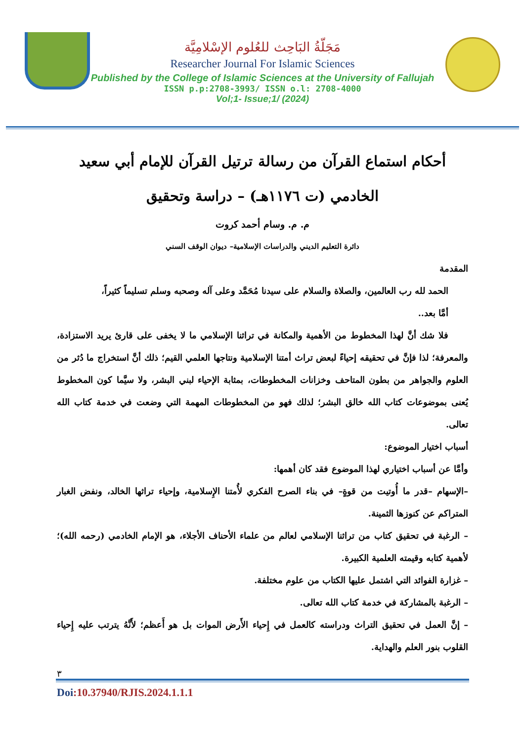مَجَلّةُ البَاحِث للعُلوم الإسْلامِيَّة
Researcher Journal For Islamic Sciences
Published by the College of Islamic Sciences at the University of Fallujah
ISSN p.p:2708-3993/ ISSN o.l: 2708-4000
Vol;1- Issue;1/ (2024)
أحكام استماع القرآن من رسالة ترتيل القرآن للإمام أبي سعيد الخادمي (ت ١١٧٦هـ) – دراسة وتحقيق
م. م. وسام أحمد كروت
دائرة التعليم الديني والدراسات الإسلامية– ديوان الوقف السني
المقدمة
الحمد لله رب العالمين، والصلاة والسلام على سيدنا مُحَمَّد وعلى آله وصحبه وسلم تسليماً كثيراً،
أمَّا بعد..
فلا شك أنَّ لهذا المخطوط من الأهمية والمكانة في تراثنا الإسلامي ما لا يخفى على قارئ يريد الاستزادة، والمعرفة؛ لذا فإنَّ في تحقيقه إحياءً لبعض تراث أمتنا الإسلامية ونتاجها العلمي القيم؛ ذلك أنَّ استخراج ما دُثر من العلوم والجواهر من بطون المتاحف وخزانات المخطوطات، بمثابة الإحياء لبني البشر، ولا سيَّما كون المخطوط يُعنى بموضوعات كتاب الله خالق البشر؛ لذلك فهو من المخطوطات المهمة التي وضعت في خدمة كتاب الله تعالى.
أسباب اختيار الموضوع:
وأمَّا عن أسباب اختياري لهذا الموضوع فقد كان أهمها:
–الإسهام –قدر ما أُوتيت من قوةٍ– في بناء الصرح الفكري لأُمتنا الإِسلامية، وإحياء تراثها الخالد، ونفض الغبار المتراكم عن كنوزها الثمينة.
– الرغبة في تحقيق كتاب من تراثنا الإسلامي لعالم من علماء الأحناف الأجلاء، هو الإمام الخادمي (رحمه الله)؛ لأهمية كتابه وقيمته العلمية الكبيرة.
– غزارة الفوائد التي اشتمل عليها الكتاب من علوم مختلفة.
– الرغبة بالمشاركة في خدمة كتاب الله تعالى.
– إنَّ العمل في تحقيق التراث ودراسته كالعمل في إِحياء الأَرض الموات بل هو أَعظم؛ لأَنَّهُ يترتب عليه إِحياء القلوب بنور العلم والهداية.
٣
Doi:10.37940/RJIS.2024.1.1.1